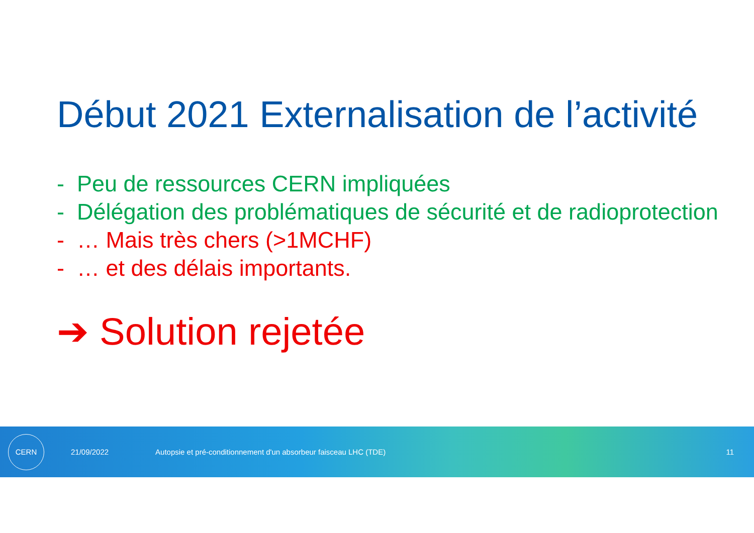Début 2021 Externalisation de l’activité
- Peu de ressources CERN impliquées
- Délégation des problématiques de sécurité et de radioprotection
- … Mais très chers (>1MCHF)
- … et des délais importants.
➔ Solution rejetée
CERN
21/09/2022 Autopsie et pré-conditionnement d'un absorbeur faisceau LHC (TDE) 11